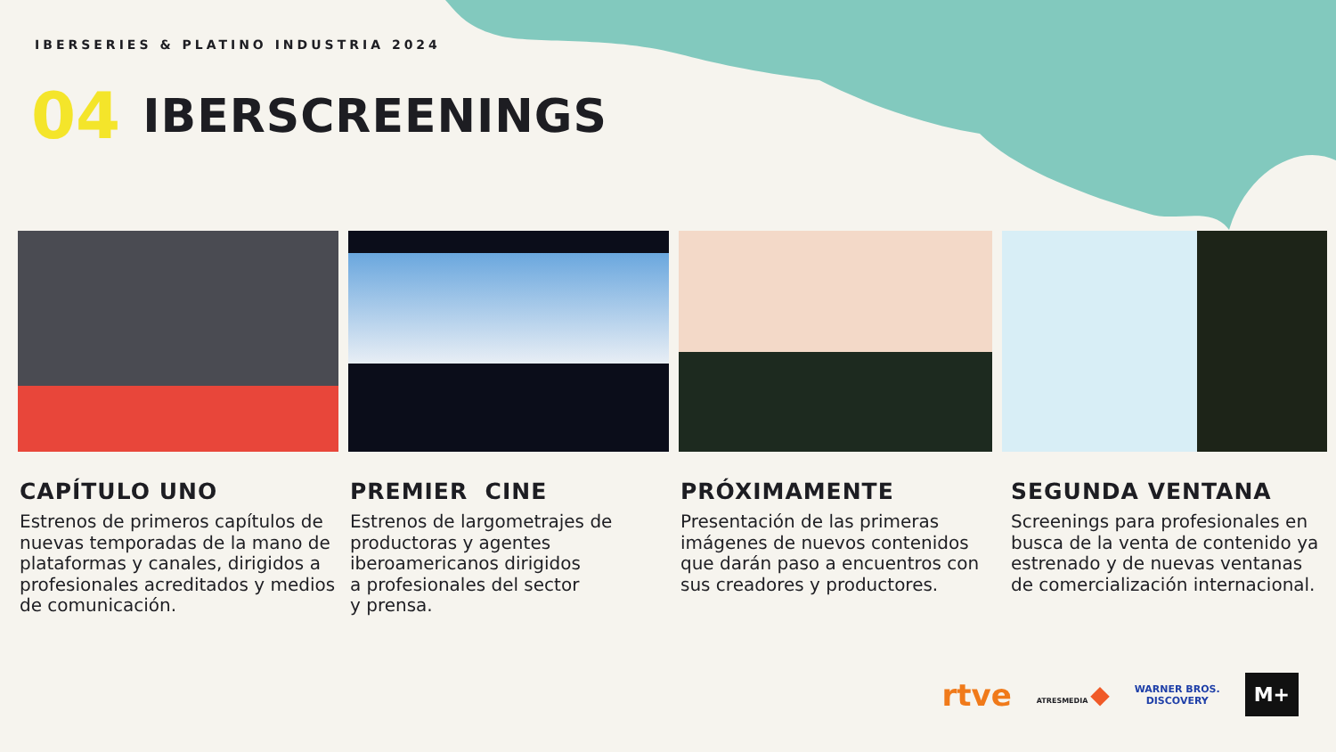IBERSERIES & PLATINO INDUSTRIA 2024
04 IBERSCREENINGS
CAPÍTULO UNO
Estrenos de primeros capítulos de nuevas temporadas de la mano de plataformas y canales, dirigidos a profesionales acreditados y medios de comunicación.
PREMIER CINE
Estrenos de largometrajes de productoras y agentes iberoamericanos dirigidos
a profesionales del sector
y prensa.
PRÓXIMAMENTE
Presentación de las primeras imágenes de nuevos contenidos que darán paso a encuentros con sus creadores y productores.
SEGUNDA VENTANA
Screenings para profesionales en busca de la venta de contenido ya estrenado y de nuevas ventanas de comercialización internacional.
rtve ATRESMEDIA ◆ WARNER BROS.
DISCOVERY M+